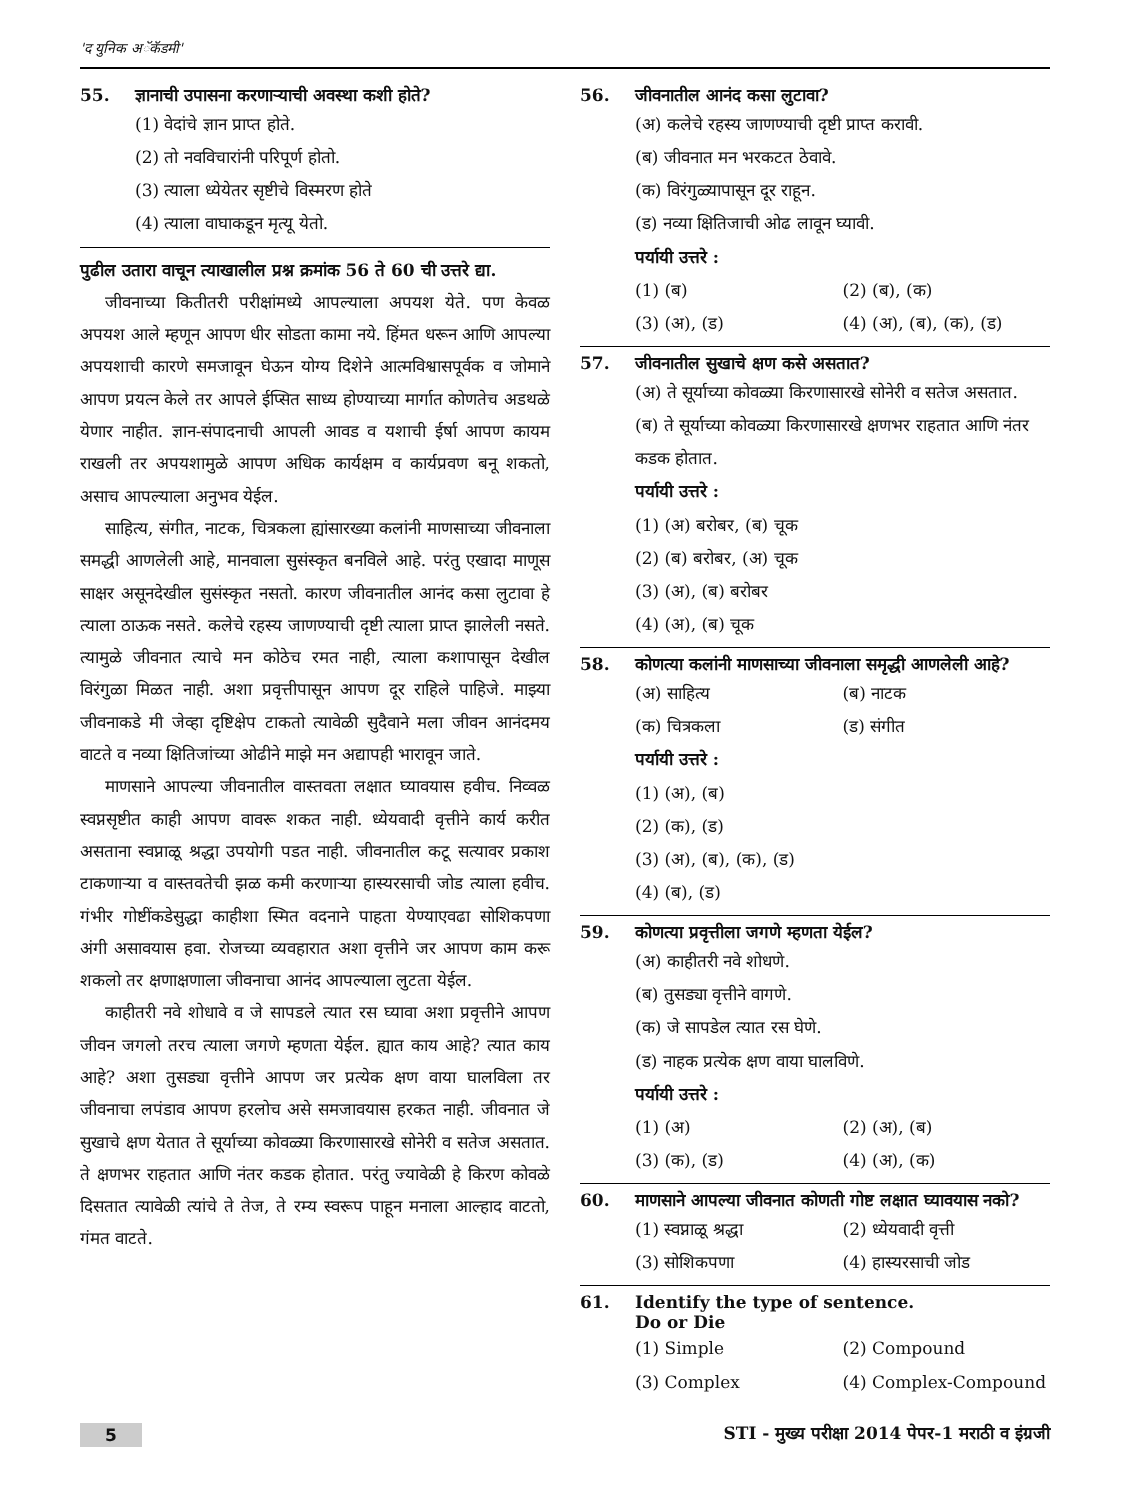'द युनिक अॅकॅडमी'
55. ज्ञानाची उपासना करणाऱ्याची अवस्था कशी होते?
(1) वेदांचे ज्ञान प्राप्त होते.
(2) तो नवविचारांनी परिपूर्ण होतो.
(3) त्याला ध्येयेतर सृष्टीचे विस्मरण होते
(4) त्याला वाघाकडून मृत्यू येतो.
पुढील उतारा वाचून त्याखालील प्रश्न क्रमांक 56 ते 60 ची उत्तरे द्या.
जीवनाच्या कितीतरी परीक्षांमध्ये आपल्याला अपयश येते. पण केवळ अपयश आले म्हणून आपण धीर सोडता कामा नये. हिंमत धरून आणि आपल्या अपयशाची कारणे समजावून घेऊन योग्य दिशेने आत्मविश्वासपूर्वक व जोमाने आपण प्रयत्न केले तर आपले ईप्सित साध्य होण्याच्या मार्गात कोणतेच अडथळे येणार नाहीत. ज्ञान-संपादनाची आपली आवड व यशाची ईर्षा आपण कायम राखली तर अपयशामुळे आपण अधिक कार्यक्षम व कार्यप्रवण बनू शकतो, असाच आपल्याला अनुभव येईल.
साहित्य, संगीत, नाटक, चित्रकला ह्यांसारख्या कलांनी माणसाच्या जीवनाला समद्धी आणलेली आहे, मानवाला सुसंस्कृत बनविले आहे. परंतु एखादा माणूस साक्षर असूनदेखील सुसंस्कृत नसतो. कारण जीवनातील आनंद कसा लुटावा हे त्याला ठाऊक नसते. कलेचे रहस्य जाणण्याची दृष्टी त्याला प्राप्त झालेली नसते. त्यामुळे जीवनात त्याचे मन कोठेच रमत नाही, त्याला कशापासून देखील विरंगुळा मिळत नाही. अशा प्रवृत्तीपासून आपण दूर राहिले पाहिजे. माझ्या जीवनाकडे मी जेव्हा दृष्टिक्षेप टाकतो त्यावेळी सुदैवाने मला जीवन आनंदमय वाटते व नव्या क्षितिजांच्या ओढीने माझे मन अद्यापही भारावून जाते.
माणसाने आपल्या जीवनातील वास्तवता लक्षात घ्यावयास हवीच. निव्वळ स्वप्नसृष्टीत काही आपण वावरू शकत नाही. ध्येयवादी वृत्तीने कार्य करीत असताना स्वप्नाळू श्रद्धा उपयोगी पडत नाही. जीवनातील कटू सत्यावर प्रकाश टाकणाऱ्या व वास्तवतेची झळ कमी करणाऱ्या हास्यरसाची जोड त्याला हवीच. गंभीर गोष्टींकडेसुद्धा काहीशा स्मित वदनाने पाहता येण्याएवढा सोशिकपणा अंगी असावयास हवा. रोजच्या व्यवहारात अशा वृत्तीने जर आपण काम करू शकलो तर क्षणाक्षणाला जीवनाचा आनंद आपल्याला लुटता येईल.
काहीतरी नवे शोधावे व जे सापडले त्यात रस घ्यावा अशा प्रवृत्तीने आपण जीवन जगलो तरच त्याला जगणे म्हणता येईल. ह्यात काय आहे? त्यात काय आहे? अशा तुसड्या वृत्तीने आपण जर प्रत्येक क्षण वाया घालविला तर जीवनाचा लपंडाव आपण हरलोच असे समजावयास हरकत नाही. जीवनात जे सुखाचे क्षण येतात ते सूर्याच्या कोवळ्या किरणासारखे सोनेरी व सतेज असतात. ते क्षणभर राहतात आणि नंतर कडक होतात. परंतु ज्यावेळी हे किरण कोवळे दिसतात त्यावेळी त्यांचे ते तेज, ते रम्य स्वरूप पाहून मनाला आल्हाद वाटतो, गंमत वाटते.
56. जीवनातील आनंद कसा लुटावा?
(अ) कलेचे रहस्य जाणण्याची दृष्टी प्राप्त करावी.
(ब) जीवनात मन भरकटत ठेवावे.
(क) विरंगुळ्यापासून दूर राहून.
(ड) नव्या क्षितिजाची ओढ लावून घ्यावी.
पर्यायी उत्तरे :
(1) (ब) (2) (ब), (क) (3) (अ), (ड) (4) (अ), (ब), (क), (ड)
57. जीवनातील सुखाचे क्षण कसे असतात?
(अ) ते सूर्याच्या कोवळ्या किरणासारखे सोनेरी व सतेज असतात.
(ब) ते सूर्याच्या कोवळ्या किरणासारखे क्षणभर राहतात आणि नंतर कडक होतात.
पर्यायी उत्तरे :
(1) (अ) बरोबर, (ब) चूक
(2) (ब) बरोबर, (अ) चूक
(3) (अ), (ब) बरोबर
(4) (अ), (ब) चूक
58. कोणत्या कलांनी माणसाच्या जीवनाला समृद्धी आणलेली आहे?
(अ) साहित्य (ब) नाटक (क) चित्रकला (ड) संगीत
पर्यायी उत्तरे :
(1) (अ), (ब)
(2) (क), (ड)
(3) (अ), (ब), (क), (ड)
(4) (ब), (ड)
59. कोणत्या प्रवृत्तीला जगणे म्हणता येईल?
(अ) काहीतरी नवे शोधणे.
(ब) तुसड्या वृत्तीने वागणे.
(क) जे सापडेल त्यात रस घेणे.
(ड) नाहक प्रत्येक क्षण वाया घालविणे.
पर्यायी उत्तरे :
(1) (अ) (2) (अ), (ब) (3) (क), (ड) (4) (अ), (क)
60. माणसाने आपल्या जीवनात कोणती गोष्ट लक्षात घ्यावयास नको?
(1) स्वप्नाळू श्रद्धा (2) ध्येयवादी वृत्ती (3) सोशिकपणा (4) हास्यरसाची जोड
61. Identify the type of sentence.
Do or Die
(1) Simple (2) Compound (3) Complex (4) Complex-Compound
5 STI - मुख्य परीक्षा 2014 पेपर-1 मराठी व इंग्रजी